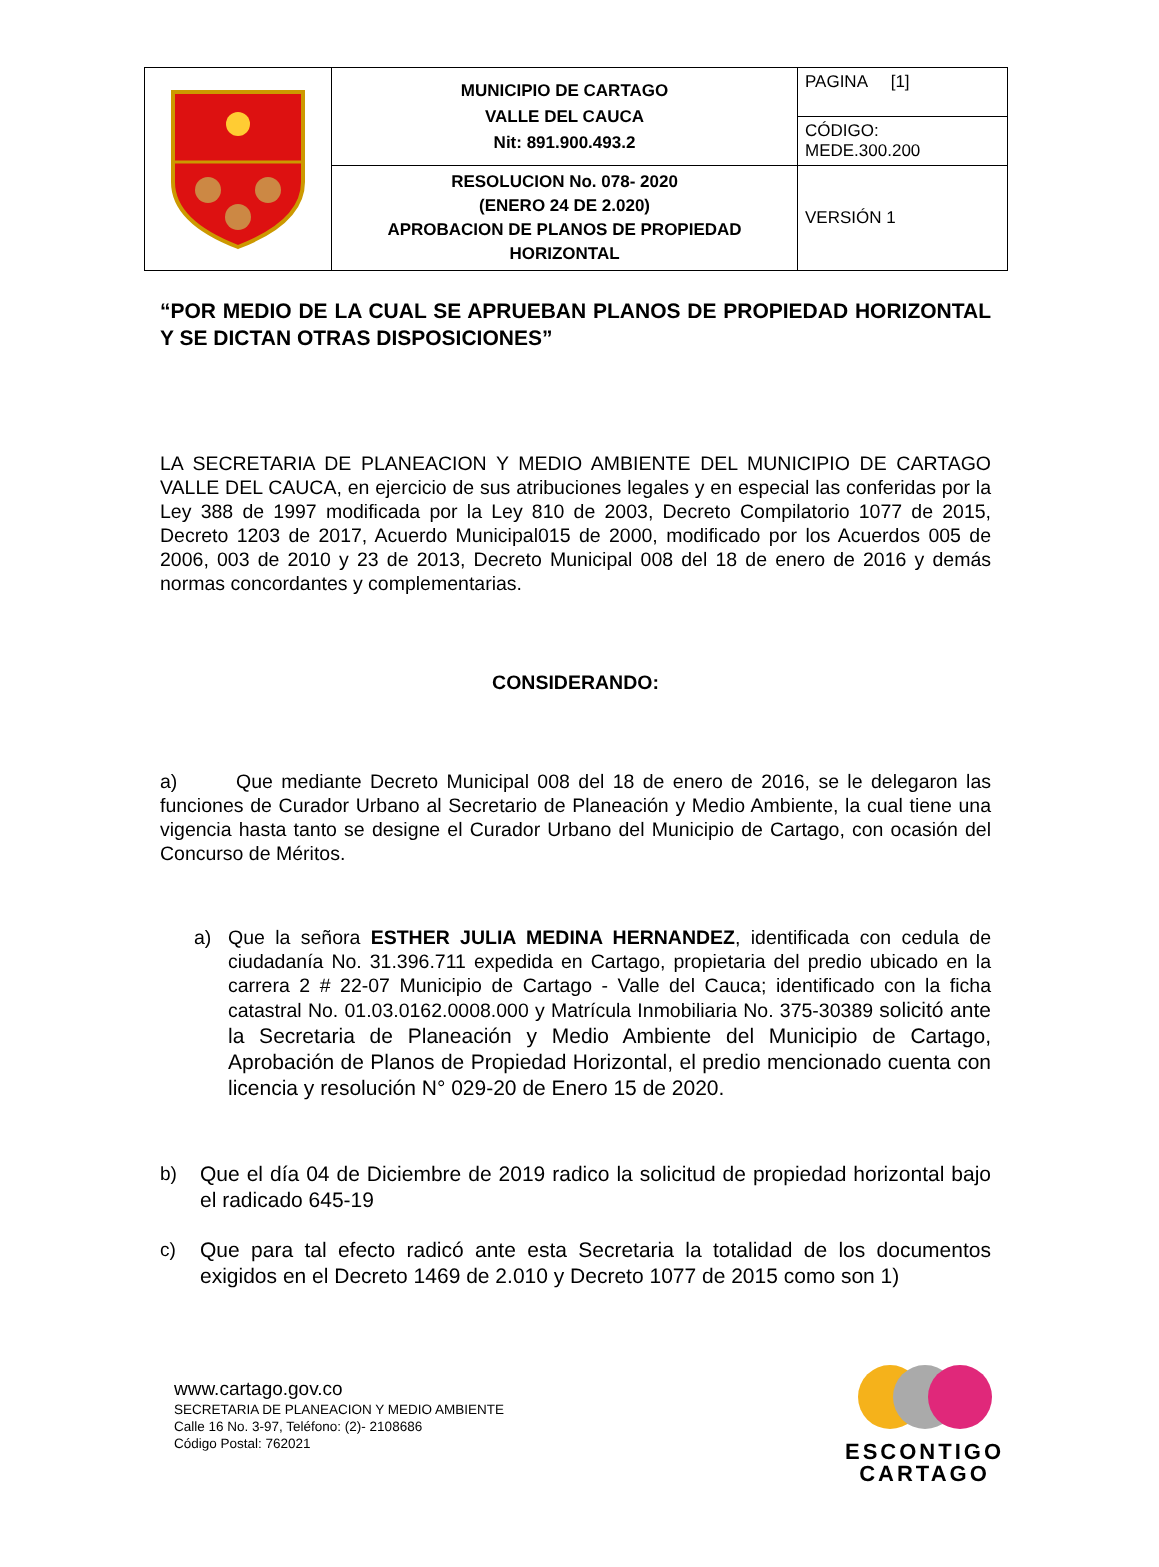| | MUNICIPIO DE CARTAGO VALLE DEL CAUCA Nit: 891.900.493.2 | PAGINA [1] |
| | | CÓDIGO: MEDE.300.200 |
| | RESOLUCION No. 078- 2020 (ENERO 24 DE 2.020) APROBACION DE PLANOS DE PROPIEDAD HORIZONTAL | VERSIÓN 1 |
“POR MEDIO DE LA CUAL SE APRUEBAN PLANOS DE PROPIEDAD HORIZONTAL Y SE DICTAN OTRAS DISPOSICIONES”
LA SECRETARIA DE PLANEACION Y MEDIO AMBIENTE DEL MUNICIPIO DE CARTAGO VALLE DEL CAUCA, en ejercicio de sus atribuciones legales y en especial las conferidas por la Ley 388 de 1997 modificada por la Ley 810 de 2003, Decreto Compilatorio 1077 de 2015, Decreto 1203 de 2017, Acuerdo Municipal015 de 2000, modificado por los Acuerdos 005 de 2006, 003 de 2010 y 23 de 2013, Decreto Municipal 008 del 18 de enero de 2016 y demás normas concordantes y complementarias.
CONSIDERANDO:
a) Que mediante Decreto Municipal 008 del 18 de enero de 2016, se le delegaron las funciones de Curador Urbano al Secretario de Planeación y Medio Ambiente, la cual tiene una vigencia hasta tanto se designe el Curador Urbano del Municipio de Cartago, con ocasión del Concurso de Méritos.
a) Que la señora ESTHER JULIA MEDINA HERNANDEZ, identificada con cedula de ciudadanía No. 31.396.711 expedida en Cartago, propietaria del predio ubicado en la carrera 2 # 22-07 Municipio de Cartago - Valle del Cauca; identificado con la ficha catastral No. 01.03.0162.0008.000 y Matrícula Inmobiliaria No. 375-30389 solicitó ante la Secretaria de Planeación y Medio Ambiente del Municipio de Cartago, Aprobación de Planos de Propiedad Horizontal, el predio mencionado cuenta con licencia y resolución N° 029-20 de Enero 15 de 2020.
b) Que el día 04 de Diciembre de 2019 radico la solicitud de propiedad horizontal bajo el radicado 645-19
c) Que para tal efecto radicó ante esta Secretaria la totalidad de los documentos exigidos en el Decreto 1469 de 2.010 y Decreto 1077 de 2015 como son 1)
www.cartago.gov.co
SECRETARIA DE PLANEACION Y MEDIO AMBIENTE
Calle 16 No. 3-97, Teléfono: (2)- 2108686
Código Postal: 762021
ESCONTIGO
CARTAGO